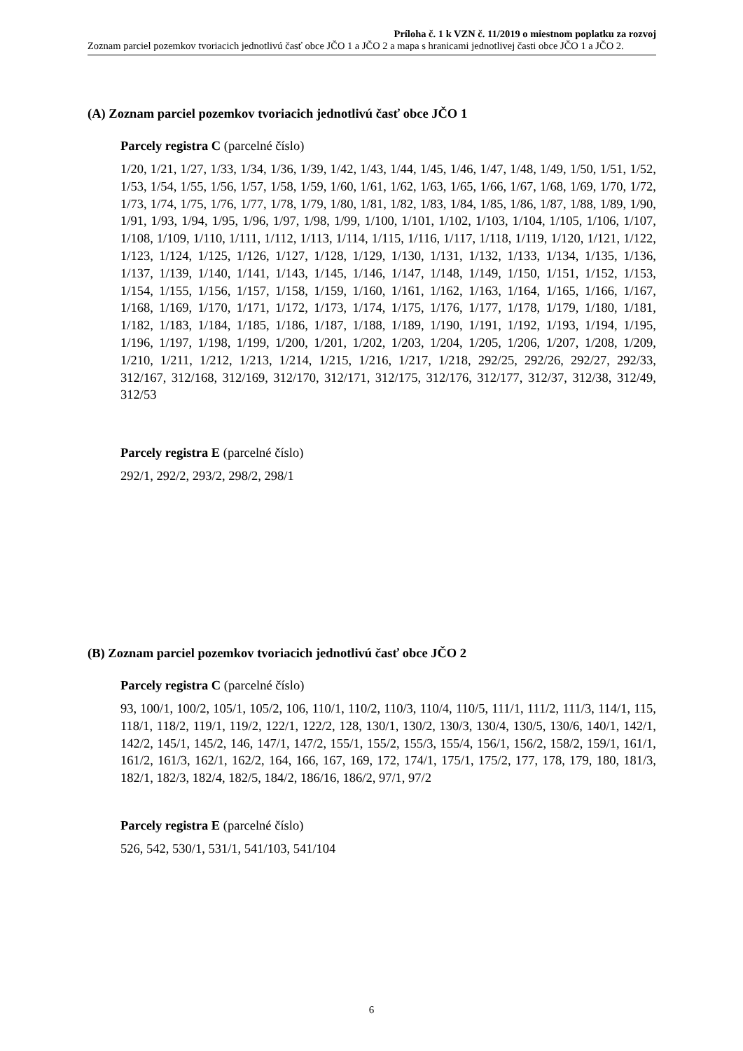Príloha č. 1 k VZN č. 11/2019 o miestnom poplatku za rozvoj
Zoznam parciel pozemkov tvoriacich jednotlivú časť obce JČO 1 a JČO 2 a mapa s hranicami jednotlivej časti obce JČO 1 a JČO 2.
(A) Zoznam parciel pozemkov tvoriacich jednotlivú časť obce JČO 1
Parcely registra C (parcelné číslo)
1/20, 1/21, 1/27, 1/33, 1/34, 1/36, 1/39, 1/42, 1/43, 1/44, 1/45, 1/46, 1/47, 1/48, 1/49, 1/50, 1/51, 1/52, 1/53, 1/54, 1/55, 1/56, 1/57, 1/58, 1/59, 1/60, 1/61, 1/62, 1/63, 1/65, 1/66, 1/67, 1/68, 1/69, 1/70, 1/72, 1/73, 1/74, 1/75, 1/76, 1/77, 1/78, 1/79, 1/80, 1/81, 1/82, 1/83, 1/84, 1/85, 1/86, 1/87, 1/88, 1/89, 1/90, 1/91, 1/93, 1/94, 1/95, 1/96, 1/97, 1/98, 1/99, 1/100, 1/101, 1/102, 1/103, 1/104, 1/105, 1/106, 1/107, 1/108, 1/109, 1/110, 1/111, 1/112, 1/113, 1/114, 1/115, 1/116, 1/117, 1/118, 1/119, 1/120, 1/121, 1/122, 1/123, 1/124, 1/125, 1/126, 1/127, 1/128, 1/129, 1/130, 1/131, 1/132, 1/133, 1/134, 1/135, 1/136, 1/137, 1/139, 1/140, 1/141, 1/143, 1/145, 1/146, 1/147, 1/148, 1/149, 1/150, 1/151, 1/152, 1/153, 1/154, 1/155, 1/156, 1/157, 1/158, 1/159, 1/160, 1/161, 1/162, 1/163, 1/164, 1/165, 1/166, 1/167, 1/168, 1/169, 1/170, 1/171, 1/172, 1/173, 1/174, 1/175, 1/176, 1/177, 1/178, 1/179, 1/180, 1/181, 1/182, 1/183, 1/184, 1/185, 1/186, 1/187, 1/188, 1/189, 1/190, 1/191, 1/192, 1/193, 1/194, 1/195, 1/196, 1/197, 1/198, 1/199, 1/200, 1/201, 1/202, 1/203, 1/204, 1/205, 1/206, 1/207, 1/208, 1/209, 1/210, 1/211, 1/212, 1/213, 1/214, 1/215, 1/216, 1/217, 1/218, 292/25, 292/26, 292/27, 292/33, 312/167, 312/168, 312/169, 312/170, 312/171, 312/175, 312/176, 312/177, 312/37, 312/38, 312/49, 312/53
Parcely registra E (parcelné číslo)
292/1, 292/2, 293/2, 298/2, 298/1
(B) Zoznam parciel pozemkov tvoriacich jednotlivú časť obce JČO 2
Parcely registra C (parcelné číslo)
93, 100/1, 100/2, 105/1, 105/2, 106, 110/1, 110/2, 110/3, 110/4, 110/5, 111/1, 111/2, 111/3, 114/1, 115, 118/1, 118/2, 119/1, 119/2, 122/1, 122/2, 128, 130/1, 130/2, 130/3, 130/4, 130/5, 130/6, 140/1, 142/1, 142/2, 145/1, 145/2, 146, 147/1, 147/2, 155/1, 155/2, 155/3, 155/4, 156/1, 156/2, 158/2, 159/1, 161/1, 161/2, 161/3, 162/1, 162/2, 164, 166, 167, 169, 172, 174/1, 175/1, 175/2, 177, 178, 179, 180, 181/3, 182/1, 182/3, 182/4, 182/5, 184/2, 186/16, 186/2, 97/1, 97/2
Parcely registra E (parcelné číslo)
526, 542, 530/1, 531/1, 541/103, 541/104
6